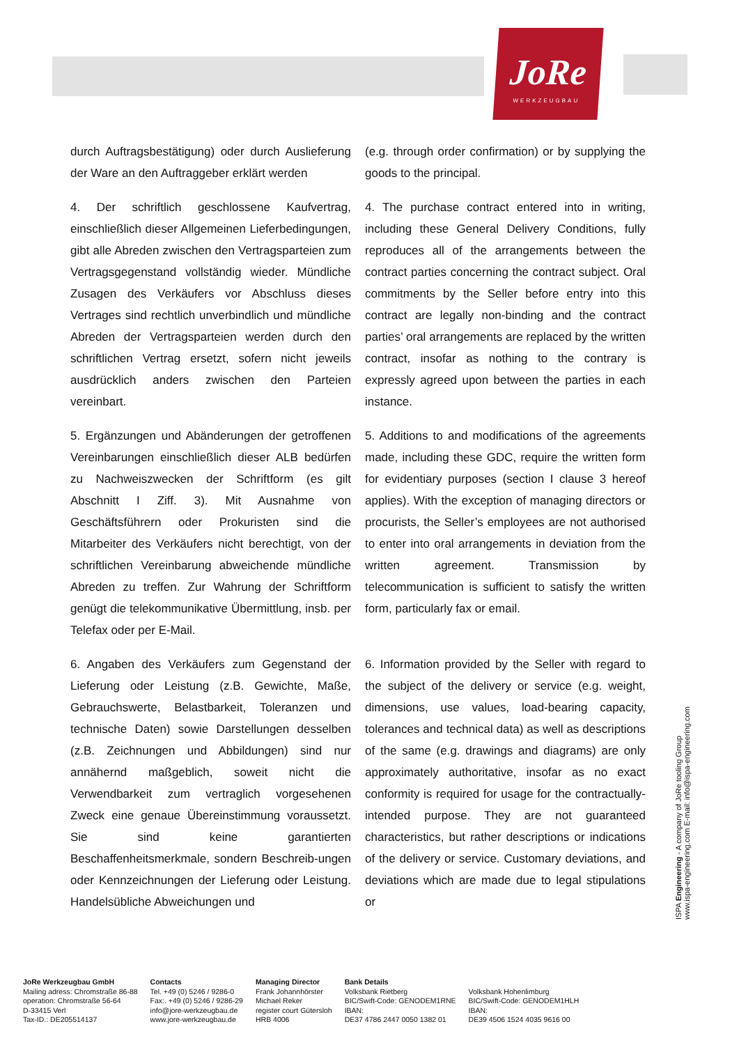JoRe
WERKZEUGBAU
durch Auftragsbestätigung) oder durch Auslieferung der Ware an den Auftraggeber erklärt werden
(e.g. through order confirmation) or by supplying the goods to the principal.
4. Der schriftlich geschlossene Kaufvertrag, einschließlich dieser Allgemeinen Lieferbedingungen, gibt alle Abreden zwischen den Vertragsparteien zum Vertragsgegenstand vollständig wieder. Mündliche Zusagen des Verkäufers vor Abschluss dieses Vertrages sind rechtlich unverbindlich und mündliche Abreden der Vertragsparteien werden durch den schriftlichen Vertrag ersetzt, sofern nicht jeweils ausdrücklich anders zwischen den Parteien vereinbart.
4. The purchase contract entered into in writing, including these General Delivery Conditions, fully reproduces all of the arrangements between the contract parties concerning the contract subject. Oral commitments by the Seller before entry into this contract are legally non-binding and the contract parties’ oral arrangements are replaced by the written contract, insofar as nothing to the contrary is expressly agreed upon between the parties in each instance.
5. Ergänzungen und Abänderungen der getroffenen Vereinbarungen einschließlich dieser ALB bedürfen zu Nachweiszwecken der Schriftform (es gilt Abschnitt I Ziff. 3). Mit Ausnahme von Geschäftsführern oder Prokuristen sind die Mitarbeiter des Verkäufers nicht berechtigt, von der schriftlichen Vereinbarung abweichende mündliche Abreden zu treffen. Zur Wahrung der Schriftform genügt die telekommunikative Übermittlung, insb. per Telefax oder per E-Mail.
5. Additions to and modifications of the agreements made, including these GDC, require the written form for evidentiary purposes (section I clause 3 hereof applies). With the exception of managing directors or procurists, the Seller’s employees are not authorised to enter into oral arrangements in deviation from the written agreement. Transmission by telecommunication is sufficient to satisfy the written form, particularly fax or email.
6. Angaben des Verkäufers zum Gegenstand der Lieferung oder Leistung (z.B. Gewichte, Maße, Gebrauchswerte, Belastbarkeit, Toleranzen und technische Daten) sowie Darstellungen desselben (z.B. Zeichnungen und Abbildungen) sind nur annähernd maßgeblich, soweit nicht die Verwendbarkeit zum vertraglich vorgesehenen Zweck eine genaue Übereinstimmung voraussetzt. Sie sind keine garantierten Beschaffenheitsmerkmale, sondern Beschreib-ungen oder Kennzeichnungen der Lieferung oder Leistung. Handelsübliche Abweichungen und
6. Information provided by the Seller with regard to the subject of the delivery or service (e.g. weight, dimensions, use values, load-bearing capacity, tolerances and technical data) as well as descriptions of the same (e.g. drawings and diagrams) are only approximately authoritative, insofar as no exact conformity is required for usage for the contractually-intended purpose. They are not guaranteed characteristics, but rather descriptions or indications of the delivery or service. Customary deviations, and deviations which are made due to legal stipulations or
ISPA Engineering - A company of JoRe tooling Group
www.ispa-engineering.com E-mail: info@ispa-engineering.com
JoRe Werkzeugbau GmbH
Mailing adress: Chromstraße 86-88
operation: Chromstraße 56-64
D-33415 Verl
Tax-ID.: DE205514137
Contacts
Tel. +49 (0) 5246 / 9286-0
Fax:. +49 (0) 5246 / 9286-29
info@jore-werkzeugbau.de
www.jore-werkzeugbau.de
Managing Director
Frank Johannhörster
Michael Reker
register court Gütersloh
HRB 4006
Bank Details
Volksbank Rietberg
BIC/Swift-Code: GENODEM1RNE
IBAN:
DE37 4786 2447 0050 1382 01
Volksbank Hohenlimburg
BIC/Swift-Code: GENODEM1HLH
IBAN:
DE39 4506 1524 4035 9616 00